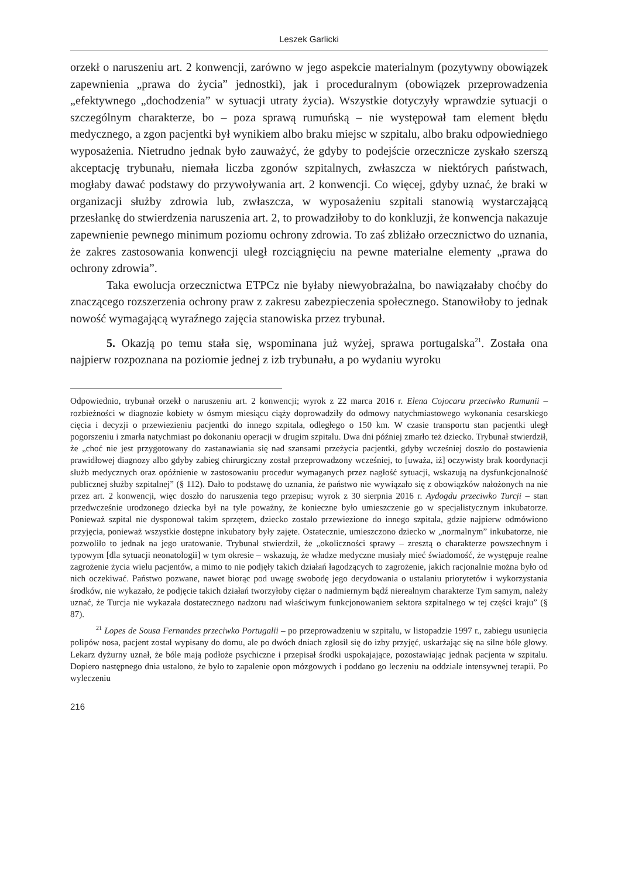Leszek Garlicki
orzekł o naruszeniu art. 2 konwencji, zarówno w jego aspekcie materialnym (pozytywny obowiązek zapewnienia „prawa do życia” jednostki), jak i proceduralnym (obowiązek przeprowadzenia „efektywnego „dochodzenia” w sytuacji utraty życia). Wszystkie dotyczyły wprawdzie sytuacji o szczególnym charakterze, bo – poza sprawą rumuńską – nie występował tam element błędu medycznego, a zgon pacjentki był wynikiem albo braku miejsc w szpitalu, albo braku odpowiedniego wyposażenia. Nietrudno jednak było zauważyć, że gdyby to podejście orzecznicze zyskało szerszą akceptację trybunału, niemała liczba zgonów szpitalnych, zwłaszcza w niektórych państwach, mogłaby dawać podstawy do przywoływania art. 2 konwencji. Co więcej, gdyby uznać, że braki w organizacji służby zdrowia lub, zwłaszcza, w wyposażeniu szpitali stanowią wystarczającą przesłankę do stwierdzenia naruszenia art. 2, to prowadziłoby to do konkluzji, że konwencja nakazuje zapewnienie pewnego minimum poziomu ochrony zdrowia. To zaś zbliżało orzecznictwo do uznania, że zakres zastosowania konwencji uległ rozciągnięciu na pewne materialne elementy „prawa do ochrony zdrowia”.
Taka ewolucja orzecznictwa ETPCz nie byłaby niewyobrażalna, bo nawiązałaby choćby do znaczącego rozszerzenia ochrony praw z zakresu zabezpieczenia społecznego. Stanowiłoby to jednak nowość wymagającą wyraźnego zajęcia stanowiska przez trybunał.
5. Okazją po temu stała się, wspominana już wyżej, sprawa portugalska<sup>21</sup>. Została ona najpierw rozpoznana na poziomie jednej z izb trybunału, a po wydaniu wyroku
Odpowiednio, trybunał orzekł o naruszeniu art. 2 konwencji; wyrok z 22 marca 2016 r. Elena Cojocaru przeciwko Rumunii – rozbieżności w diagnozie kobiety w ósmym miesiącu ciąży doprowadziły do odmowy natychmiastowego wykonania cesarskiego cięcia i decyzji o przewiezieniu pacjentki do innego szpitala, odległego o 150 km. W czasie transportu stan pacjentki uległ pogorszeniu i zmarła natychmiast po dokonaniu operacji w drugim szpitalu. Dwa dni później zmarło też dziecko. Trybunał stwierdził, że „choć nie jest przygotowany do zastanawiania się nad szansami przeżycia pacjentki, gdyby wcześniej doszło do postawienia prawidłowej diagnozy albo gdyby zabieg chirurgiczny został przeprowadzony wcześniej, to [uważa, iż] oczywisty brak koordynacji służb medycznych oraz opóźnienie w zastosowaniu procedur wymaganych przez nagłość sytuacji, wskazują na dysfunkcjonalność publicznej służby szpitalnej” (§ 112). Dało to podstawę do uznania, że państwo nie wywiązało się z obowiązków nałożonych na nie przez art. 2 konwencji, więc doszło do naruszenia tego przepisu; wyrok z 30 sierpnia 2016 r. Aydogdu przeciwko Turcji – stan przedwcześnie urodzonego dziecka był na tyle poważny, że konieczne było umieszczenie go w specjalistycznym inkubatorze. Ponieważ szpital nie dysponował takim sprzętem, dziecko zostało przewiezione do innego szpitala, gdzie najpierw odmówiono przyjęcia, ponieważ wszystkie dostępne inkubatory były zajęte. Ostatecznie, umieszczono dziecko w „normalnym” inkubatorze, nie pozwoliło to jednak na jego uratowanie. Trybunał stwierdził, że „okoliczności sprawy – zresztą o charakterze powszechnym i typowym [dla sytuacji neonatologii] w tym okresie – wskazują, że władze medyczne musiały mieć świadomość, że występuje realne zagrożenie życia wielu pacjentów, a mimo to nie podjęły takich działań łagodzących to zagrożenie, jakich racjonalnie można było od nich oczekiwać. Państwo pozwane, nawet biorąc pod uwagę swobodę jego decydowania o ustalaniu priorytetów i wykorzystania środków, nie wykazało, że podjęcie takich działań tworzyłoby ciężar o nadmiernym bądź nierealnym charakterze Tym samym, należy uznać, że Turcja nie wykazała dostatecznego nadzoru nad właściwym funkcjonowaniem sektora szpitalnego w tej części kraju” (§ 87).
<sup>21</sup> Lopes de Sousa Fernandes przeciwko Portugalii – po przeprowadzeniu w szpitalu, w listopadzie 1997 r., zabiegu usunięcia polipów nosa, pacjent został wypisany do domu, ale po dwóch dniach zgłosił się do izby przyjęć, uskarżając się na silne bóle głowy. Lekarz dyżurny uznał, że bóle mają podłoże psychiczne i przepisał środki uspokajające, pozostawiając jednak pacjenta w szpitalu. Dopiero następnego dnia ustalono, że było to zapalenie opon mózgowych i poddano go leczeniu na oddziale intensywnej terapii. Po wyleczeniu
216